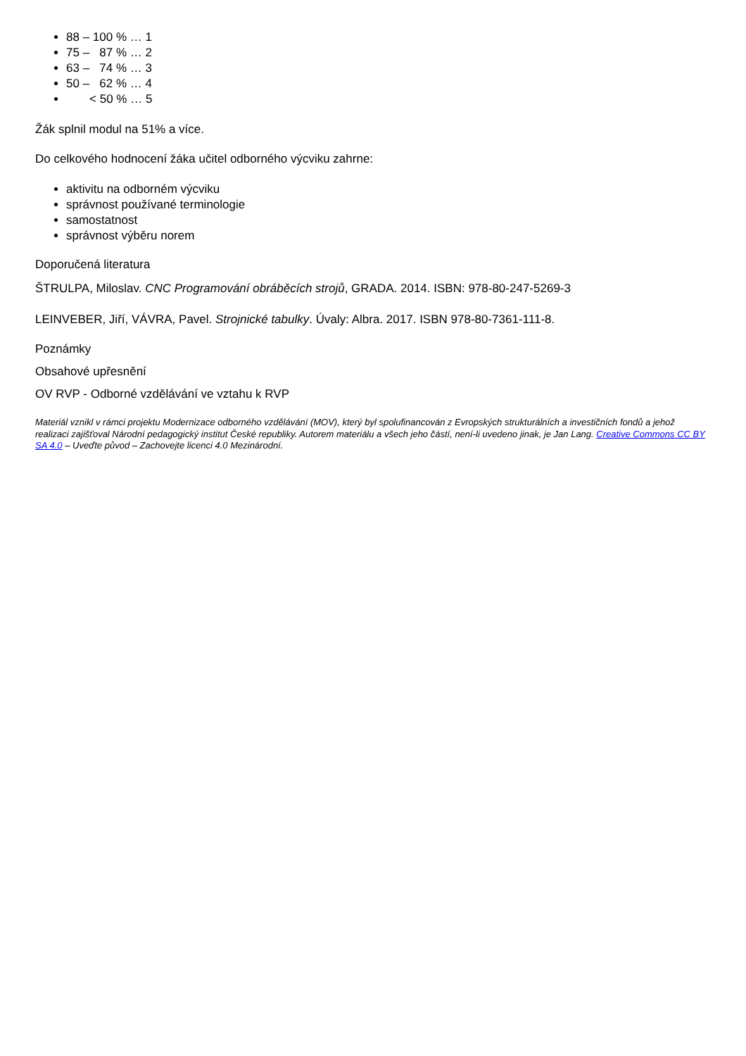88 – 100 % … 1
75 – 87 % … 2
63 – 74 % … 3
50 – 62 % … 4
< 50 % … 5
Žák splnil modul na 51% a více.
Do celkového hodnocení žáka učitel odborného výcviku zahrne:
aktivitu na odborném výcviku
správnost používané terminologie
samostatnost
správnost výběru norem
Doporučená literatura
ŠTRULPA, Miloslav. CNC Programování obráběcích strojů, GRADA. 2014. ISBN: 978-80-247-5269-3
LEINVEBER, Jiří, VÁVRA, Pavel. Strojnické tabulky. Úvaly: Albra. 2017. ISBN 978-80-7361-111-8.
Poznámky
Obsahové upřesnění
OV RVP - Odborné vzdělávání ve vztahu k RVP
Materiál vznikl v rámci projektu Modernizace odborného vzdělávání (MOV), který byl spolufinancován z Evropských strukturálních a investičních fondů a jehož realizaci zajišťoval Národní pedagogický institut České republiky. Autorem materiálu a všech jeho částí, není-li uvedeno jinak, je Jan Lang. Creative Commons CC BY SA 4.0 – Uveďte původ – Zachovejte licenci 4.0 Mezinárodní.